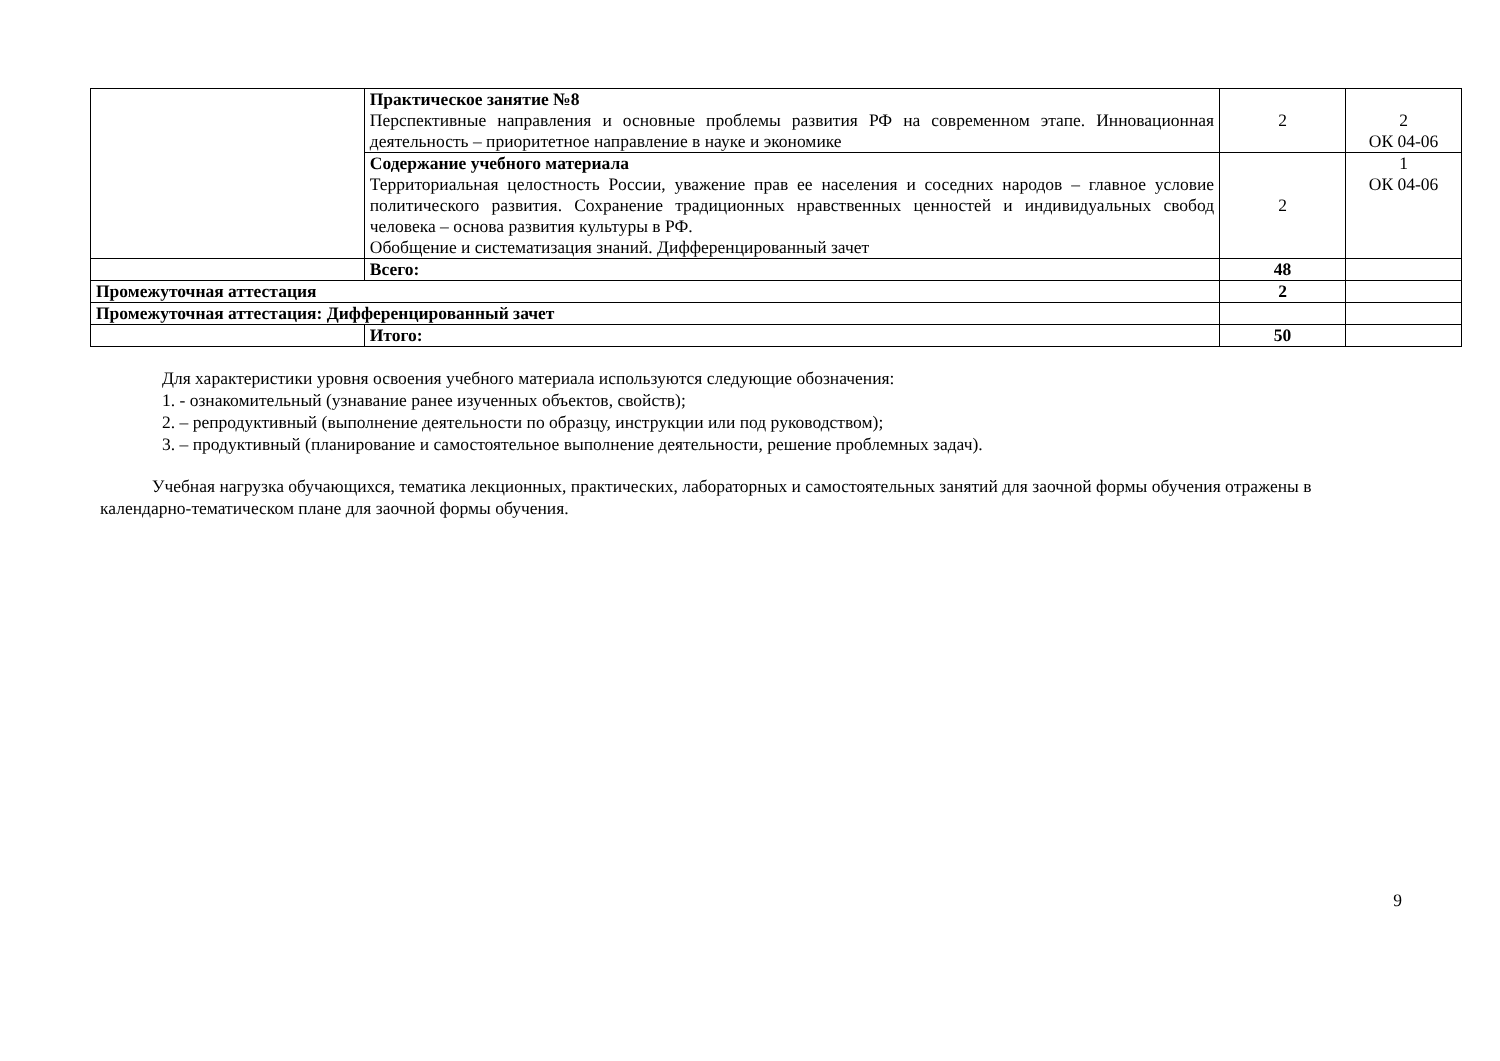| | Практическое занятие №8 Перспективные направления и основные проблемы развития РФ на современном этапе. Инновационная деятельность – приоритетное направление в науке и экономике | 2 | 2 ОК 04-06 |
| | Содержание учебного материала Территориальная целостность России, уважение прав ее населения и соседних народов – главное условие политического развития. Сохранение традиционных нравственных ценностей и индивидуальных свобод человека – основа развития культуры в РФ. Обобщение и систематизация знаний. Дифференцированный зачет | 2 | 1 ОК 04-06 |
| | Всего: | 48 | |
| Промежуточная аттестация | | 2 | |
| Промежуточная аттестация: Дифференцированный зачет | | | |
| | Итого: | 50 | |
Для характеристики уровня освоения учебного материала используются следующие обозначения:
1. - ознакомительный (узнавание ранее изученных объектов, свойств);
2. – репродуктивный (выполнение деятельности по образцу, инструкции или под руководством);
3. – продуктивный (планирование и самостоятельное выполнение деятельности, решение проблемных задач).
Учебная нагрузка обучающихся, тематика лекционных, практических, лабораторных и самостоятельных занятий для заочной формы обучения отражены в календарно-тематическом плане для заочной формы обучения.
9